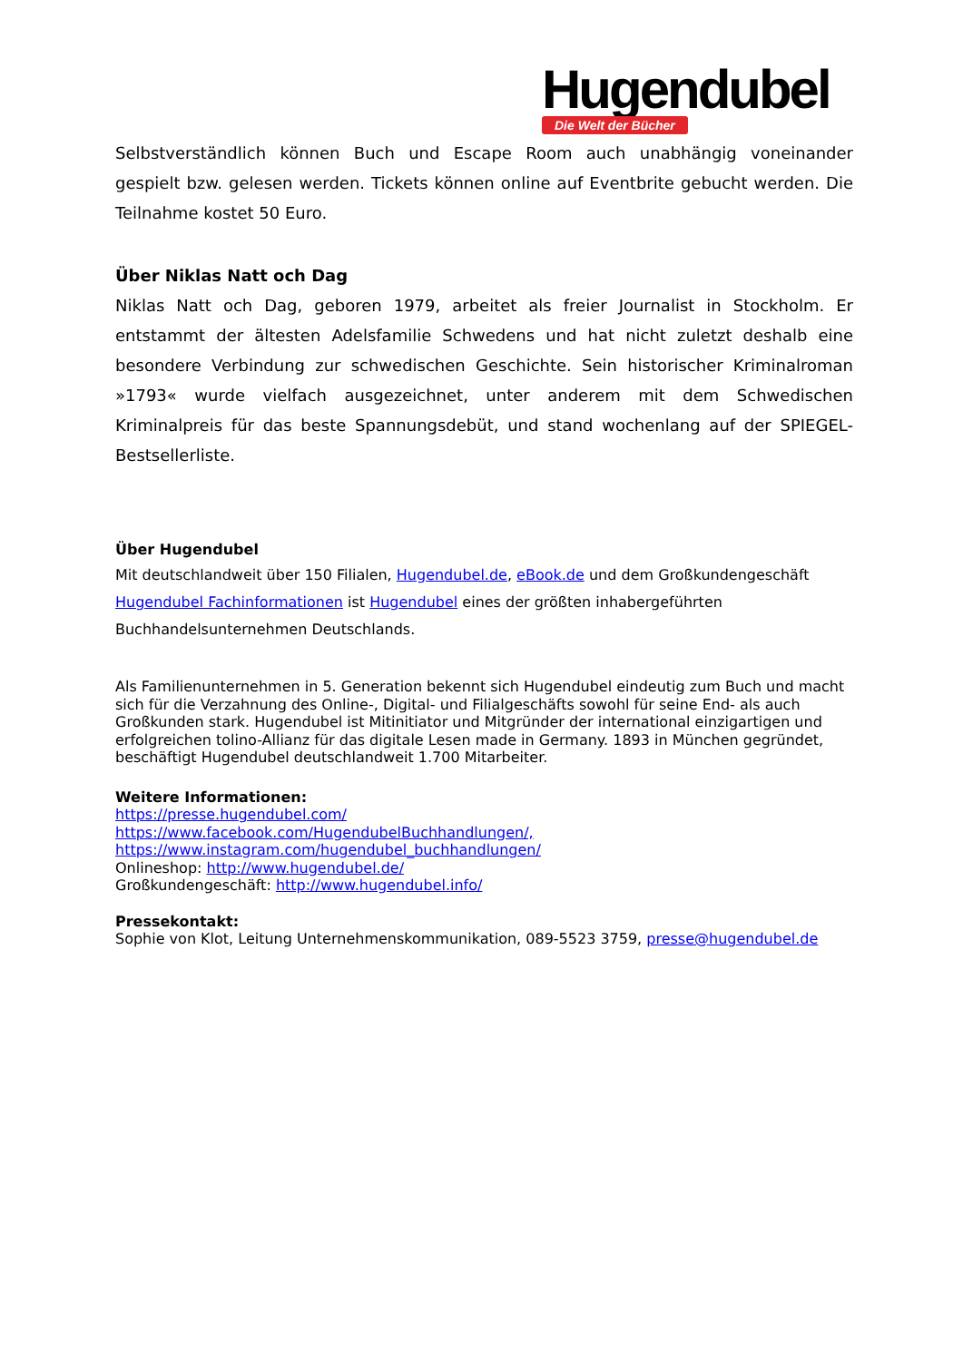Hugendubel
Die Welt der Bücher
Selbstverständlich können Buch und Escape Room auch unabhängig voneinander gespielt bzw. gelesen werden. Tickets können online auf Eventbrite gebucht werden. Die Teilnahme kostet 50 Euro.
Über Niklas Natt och Dag
Niklas Natt och Dag, geboren 1979, arbeitet als freier Journalist in Stockholm. Er entstammt der ältesten Adelsfamilie Schwedens und hat nicht zuletzt deshalb eine besondere Verbindung zur schwedischen Geschichte. Sein historischer Kriminalroman »1793« wurde vielfach ausgezeichnet, unter anderem mit dem Schwedischen Kriminalpreis für das beste Spannungsdebüt, und stand wochenlang auf der SPIEGEL-Bestsellerliste.
Über Hugendubel
Mit deutschlandweit über 150 Filialen, Hugendubel.de, eBook.de und dem Großkundengeschäft Hugendubel Fachinformationen ist Hugendubel eines der größten inhabergeführten Buchhandelsunternehmen Deutschlands.
Als Familienunternehmen in 5. Generation bekennt sich Hugendubel eindeutig zum Buch und macht sich für die Verzahnung des Online-, Digital- und Filialgeschäfts sowohl für seine End- als auch Großkunden stark. Hugendubel ist Mitinitiator und Mitgründer der international einzigartigen und erfolgreichen tolino-Allianz für das digitale Lesen made in Germany. 1893 in München gegründet, beschäftigt Hugendubel deutschlandweit 1.700 Mitarbeiter.
Weitere Informationen:
https://presse.hugendubel.com/
https://www.facebook.com/HugendubelBuchhandlungen/,
https://www.instagram.com/hugendubel_buchhandlungen/
Onlineshop: http://www.hugendubel.de/
Großkundengeschäft: http://www.hugendubel.info/
Pressekontakt:
Sophie von Klot, Leitung Unternehmenskommunikation, 089-5523 3759, presse@hugendubel.de